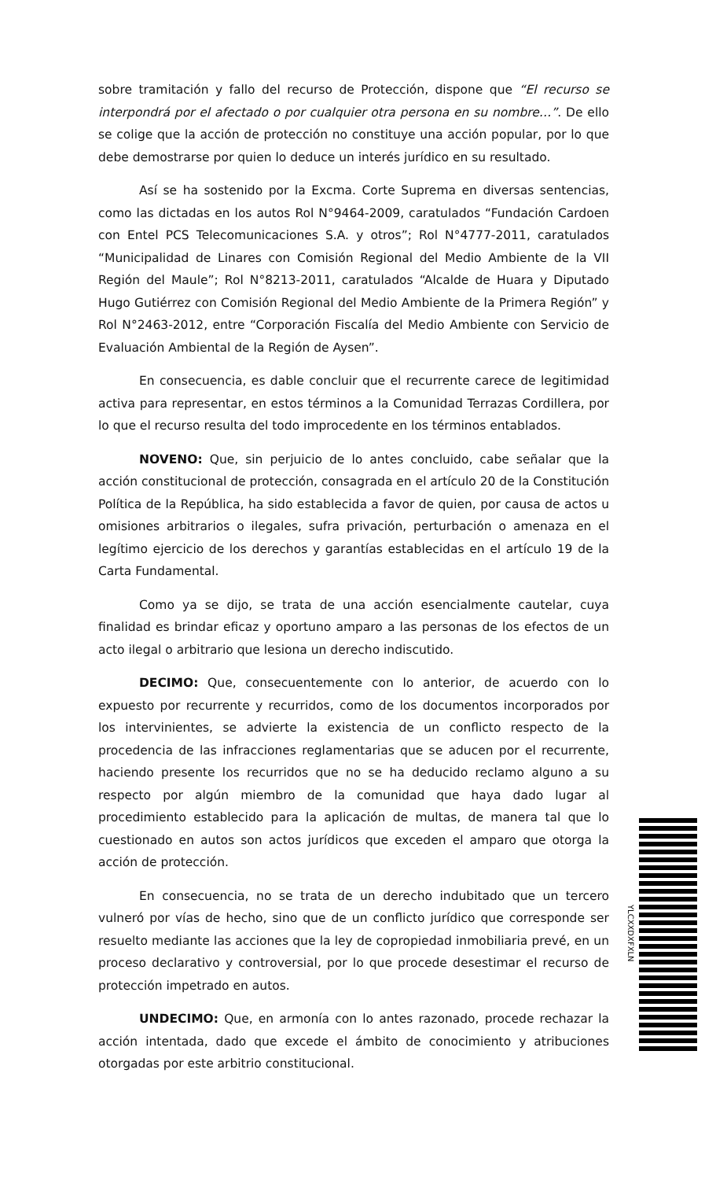sobre tramitación y fallo del recurso de Protección, dispone que “El recurso se interpondrá por el afectado o por cualquier otra persona en su nombre…”. De ello se colige que la acción de protección no constituye una acción popular, por lo que debe demostrarse por quien lo deduce un interés jurídico en su resultado.
Así se ha sostenido por la Excma. Corte Suprema en diversas sentencias, como las dictadas en los autos Rol N°9464-2009, caratulados “Fundación Cardoen con Entel PCS Telecomunicaciones S.A. y otros”; Rol N°4777-2011, caratulados “Municipalidad de Linares con Comisión Regional del Medio Ambiente de la VII Región del Maule”; Rol N°8213-2011, caratulados “Alcalde de Huara y Diputado Hugo Gutiérrez con Comisión Regional del Medio Ambiente de la Primera Región” y Rol N°2463-2012, entre “Corporación Fiscalía del Medio Ambiente con Servicio de Evaluación Ambiental de la Región de Aysen”.
En consecuencia, es dable concluir que el recurrente carece de legitimidad activa para representar, en estos términos a la Comunidad Terrazas Cordillera, por lo que el recurso resulta del todo improcedente en los términos entablados.
NOVENO: Que, sin perjuicio de lo antes concluido, cabe señalar que la acción constitucional de protección, consagrada en el artículo 20 de la Constitución Política de la República, ha sido establecida a favor de quien, por causa de actos u omisiones arbitrarios o ilegales, sufra privación, perturbación o amenaza en el legítimo ejercicio de los derechos y garantías establecidas en el artículo 19 de la Carta Fundamental.
Como ya se dijo, se trata de una acción esencialmente cautelar, cuya finalidad es brindar eficaz y oportuno amparo a las personas de los efectos de un acto ilegal o arbitrario que lesiona un derecho indiscutido.
DECIMO: Que, consecuentemente con lo anterior, de acuerdo con lo expuesto por recurrente y recurridos, como de los documentos incorporados por los intervinientes, se advierte la existencia de un conflicto respecto de la procedencia de las infracciones reglamentarias que se aducen por el recurrente, haciendo presente los recurridos que no se ha deducido reclamo alguno a su respecto por algún miembro de la comunidad que haya dado lugar al procedimiento establecido para la aplicación de multas, de manera tal que lo cuestionado en autos son actos jurídicos que exceden el amparo que otorga la acción de protección.
En consecuencia, no se trata de un derecho indubitado que un tercero vulneró por vías de hecho, sino que de un conflicto jurídico que corresponde ser resuelto mediante las acciones que la ley de copropiedad inmobiliaria prevé, en un proceso declarativo y controversial, por lo que procede desestimar el recurso de protección impetrado en autos.
UNDECIMO: Que, en armonía con lo antes razonado, procede rechazar la acción intentada, dado que excede el ámbito de conocimiento y atribuciones otorgadas por este arbitrio constitucional.
YLCXXDXFXLN